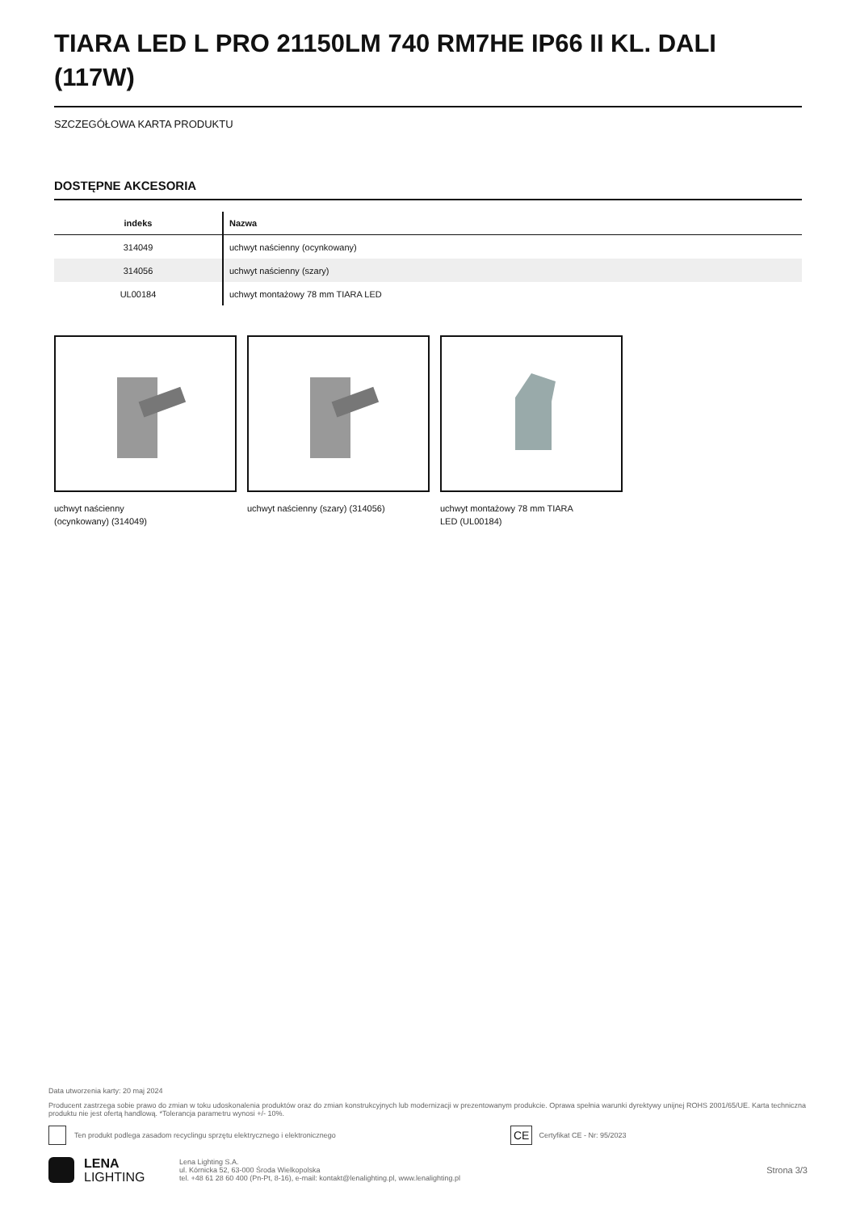TIARA LED L PRO 21150LM 740 RM7HE IP66 II KL. DALI (117W)
SZCZEGÓŁOWA KARTA PRODUKTU
DOSTĘPNE AKCESORIA
| indeks | Nazwa |
| --- | --- |
| 314049 | uchwyt naścienny (ocynkowany) |
| 314056 | uchwyt naścienny (szary) |
| UL00184 | uchwyt montażowy 78 mm TIARA LED |
uchwyt naścienny
(ocynkowany) (314049)
uchwyt naścienny (szary) (314056) uchwyt montażowy 78 mm TIARA
LED (UL00184)
Data utworzenia karty: 20 maj 2024
Producent zastrzega sobie prawo do zmian w toku udoskonalenia produktów oraz do zmian konstrukcyjnych lub modernizacji w prezentowanym produkcie. Oprawa spełnia warunki dyrektywy unijnej ROHS 2001/65/UE. Karta techniczna produktu nie jest ofertą handlową. *Tolerancja parametru wynosi +/- 10%.
Ten produkt podlega zasadom recyclingu sprzętu elektrycznego i elektronicznego CE Certyfikat CE - Nr: 95/2023
LENA
LIGHTING Lena Lighting S.A.
ul. Kórnicka 52, 63-000 Środa Wielkopolska
tel. +48 61 28 60 400 (Pn-Pt, 8-16), e-mail: kontakt@lenalighting.pl, www.lenalighting.pl Strona 3/3